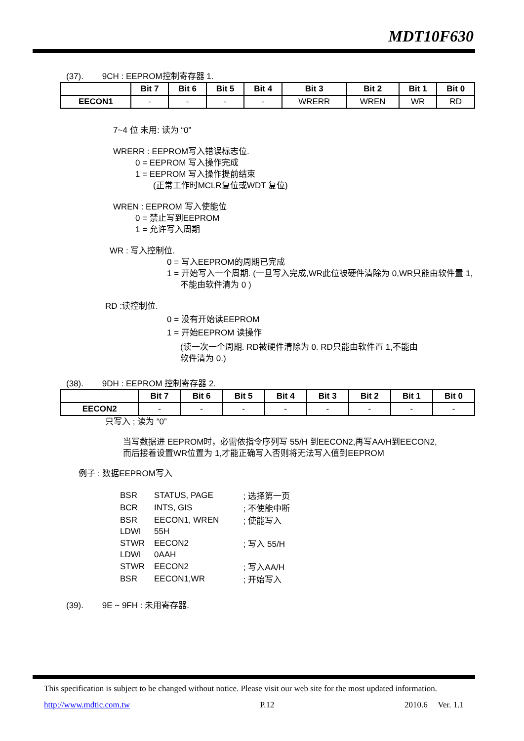MDT10F630
(37). 9CH : EEPROM控制寄存器 1.
| | Bit 7 | Bit 6 | Bit 5 | Bit 4 | Bit 3 | Bit 2 | Bit 1 | Bit 0 |
| --- | --- | --- | --- | --- | --- | --- | --- | --- |
| EECON1 | - | - | - | - | WRERR | WREN | WR | RD |
7~4 位 未用: 读为 “0”
WRERR : EEPROM写入错误标志位.
0 = EEPROM 写入操作完成
1 = EEPROM 写入操作提前结束
(正常工作时MCLR复位或WDT 复位)
WREN : EEPROM 写入使能位
0 = 禁止写到EEPROM
1 = 允许写入周期
WR : 写入控制位.
0 = 写入EEPROM的周期已完成
1 = 开始写入一个周期. (一旦写入完成,WR此位被硬件清除为 0,WR只能由软件置 1,
不能由软件清为 0 )
RD :读控制位.
0 = 没有开始读EEPROM
1 = 开始EEPROM 读操作
(读一次一个周期. RD被硬件清除为 0. RD只能由软件置 1,不能由
软件清为 0.)
(38). 9DH : EEPROM 控制寄存器 2.
| | Bit 7 | Bit 6 | Bit 5 | Bit 4 | Bit 3 | Bit 2 | Bit 1 | Bit 0 |
| --- | --- | --- | --- | --- | --- | --- | --- | --- |
| EECON2 | - | - | - | - | - | - | - | - |
只写入 ; 读为 “0”
当写数据进 EEPROM时，必需依指令序列写 55/H 到EECON2,再写AA/H到EECON2,
而后接着设置WR位置为 1,才能正确写入否则将无法写入值到EEPROM
例子 : 数据EEPROM写入
| BSR | STATUS, PAGE | ; 选择第一页 |
| BCR | INTS, GIS | ; 不使能中断 |
| BSR | EECON1, WREN | ; 使能写入 |
| LDWI | 55H | |
| STWR | EECON2 | ; 写入 55/H |
| LDWI | 0AAH | |
| STWR | EECON2 | ; 写入AA/H |
| BSR | EECON1,WR | ; 开始写入 |
(39). 9E ~ 9FH : 未用寄存器.
This specification is subject to be changed without notice. Please visit our web site for the most updated information.
http://www.mdtic.com.tw P.12 2010.6 Ver. 1.1